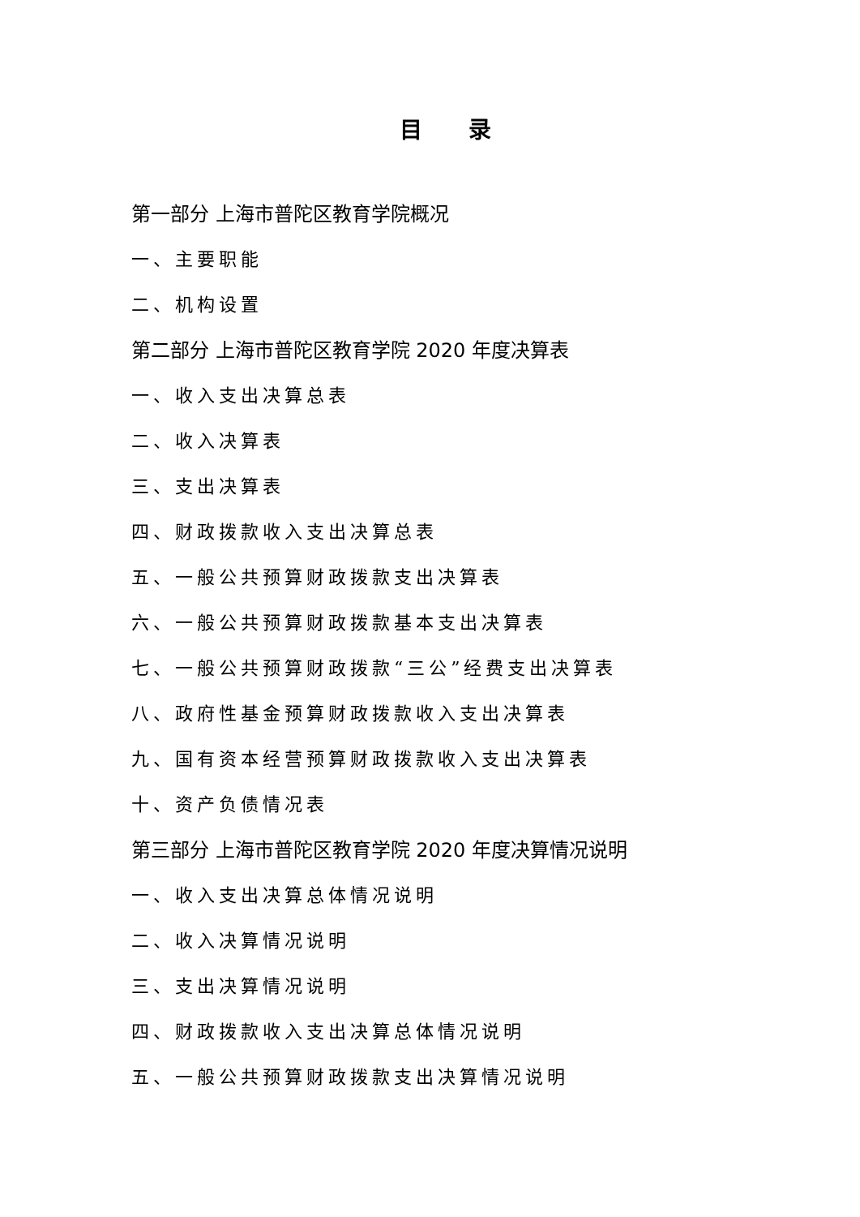目 录
第一部分 上海市普陀区教育学院概况
一、主要职能
二、机构设置
第二部分 上海市普陀区教育学院 2020 年度决算表
一、收入支出决算总表
二、收入决算表
三、支出决算表
四、财政拨款收入支出决算总表
五、一般公共预算财政拨款支出决算表
六、一般公共预算财政拨款基本支出决算表
七、一般公共预算财政拨款“三公”经费支出决算表
八、政府性基金预算财政拨款收入支出决算表
九、国有资本经营预算财政拨款收入支出决算表
十、资产负债情况表
第三部分 上海市普陀区教育学院 2020 年度决算情况说明
一、收入支出决算总体情况说明
二、收入决算情况说明
三、支出决算情况说明
四、财政拨款收入支出决算总体情况说明
五、一般公共预算财政拨款支出决算情况说明